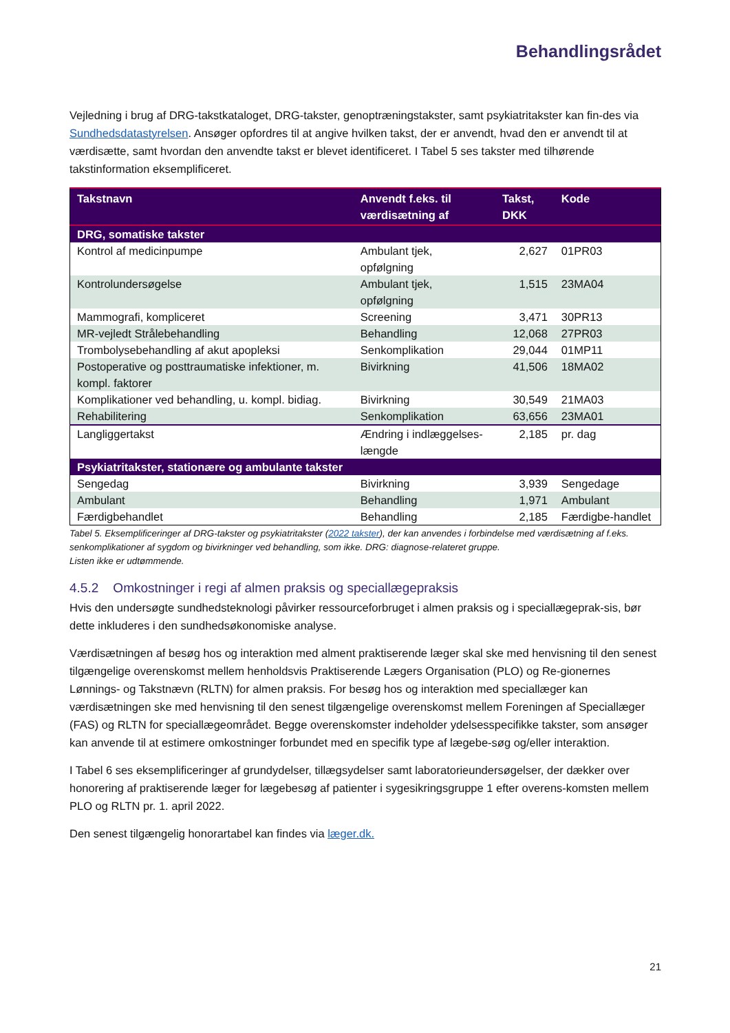Behandlingsrådet
Vejledning i brug af DRG-takstkataloget, DRG-takster, genoptræningstakster, samt psykiatritakster kan fin-des via Sundhedsdatastyrelsen. Ansøger opfordres til at angive hvilken takst, der er anvendt, hvad den er anvendt til at værdisætte, samt hvordan den anvendte takst er blevet identificeret. I Tabel 5 ses takster med tilhørende takstinformation eksemplificeret.
| Takstnavn | Anvendt f.eks. til værdisætning af | Takst, DKK | Kode |
| --- | --- | --- | --- |
| DRG, somatiske takster | | | |
| Kontrol af medicinpumpe | Ambulant tjek, opfølgning | 2,627 | 01PR03 |
| Kontrolundersøgelse | Ambulant tjek, opfølgning | 1,515 | 23MA04 |
| Mammografi, kompliceret | Screening | 3,471 | 30PR13 |
| MR-vejledt Strålebehandling | Behandling | 12,068 | 27PR03 |
| Trombolysebehandling af akut apopleksi | Senkomplikation | 29,044 | 01MP11 |
| Postoperative og posttraumatiske infektioner, m. kompl. faktorer | Bivirkning | 41,506 | 18MA02 |
| Komplikationer ved behandling, u. kompl. bidiag. | Bivirkning | 30,549 | 21MA03 |
| Rehabilitering | Senkomplikation | 63,656 | 23MA01 |
| Langliggertakst | Ændring i indlæggelses-længde | 2,185 | pr. dag |
| Psykiatritakster, stationære og ambulante takster | | | |
| Sengedag | Bivirkning | 3,939 | Sengedage |
| Ambulant | Behandling | 1,971 | Ambulant |
| Færdigbehandlet | Behandling | 2,185 | Færdigbe-handlet |
Tabel 5. Eksemplificeringer af DRG-takster og psykiatritakster (2022 takster), der kan anvendes i forbindelse med værdisætning af f.eks. senkomplikationer af sygdom og bivirkninger ved behandling, som ikke. DRG: diagnose-relateret gruppe.
Listen ikke er udtømmende.
4.5.2 Omkostninger i regi af almen praksis og speciallægepraksis
Hvis den undersøgte sundhedsteknologi påvirker ressourceforbruget i almen praksis og i speciallægeprak-sis, bør dette inkluderes i den sundhedsøkonomiske analyse.
Værdisætningen af besøg hos og interaktion med alment praktiserende læger skal ske med henvisning til den senest tilgængelige overenskomst mellem henholdsvis Praktiserende Lægers Organisation (PLO) og Re-gionernes Lønnings- og Takstnævn (RLTN) for almen praksis. For besøg hos og interaktion med speciallæger kan værdisætningen ske med henvisning til den senest tilgængelige overenskomst mellem Foreningen af Speciallæger (FAS) og RLTN for speciallægeområdet. Begge overenskomster indeholder ydelsesspecifikke takster, som ansøger kan anvende til at estimere omkostninger forbundet med en specifik type af lægebe-søg og/eller interaktion.
I Tabel 6 ses eksemplificeringer af grundydelser, tillægsydelser samt laboratorieundersøgelser, der dækker over honorering af praktiserende læger for lægebesøg af patienter i sygesikringsgruppe 1 efter overens-komsten mellem PLO og RLTN pr. 1. april 2022.
Den senest tilgængelig honorartabel kan findes via læger.dk.
21